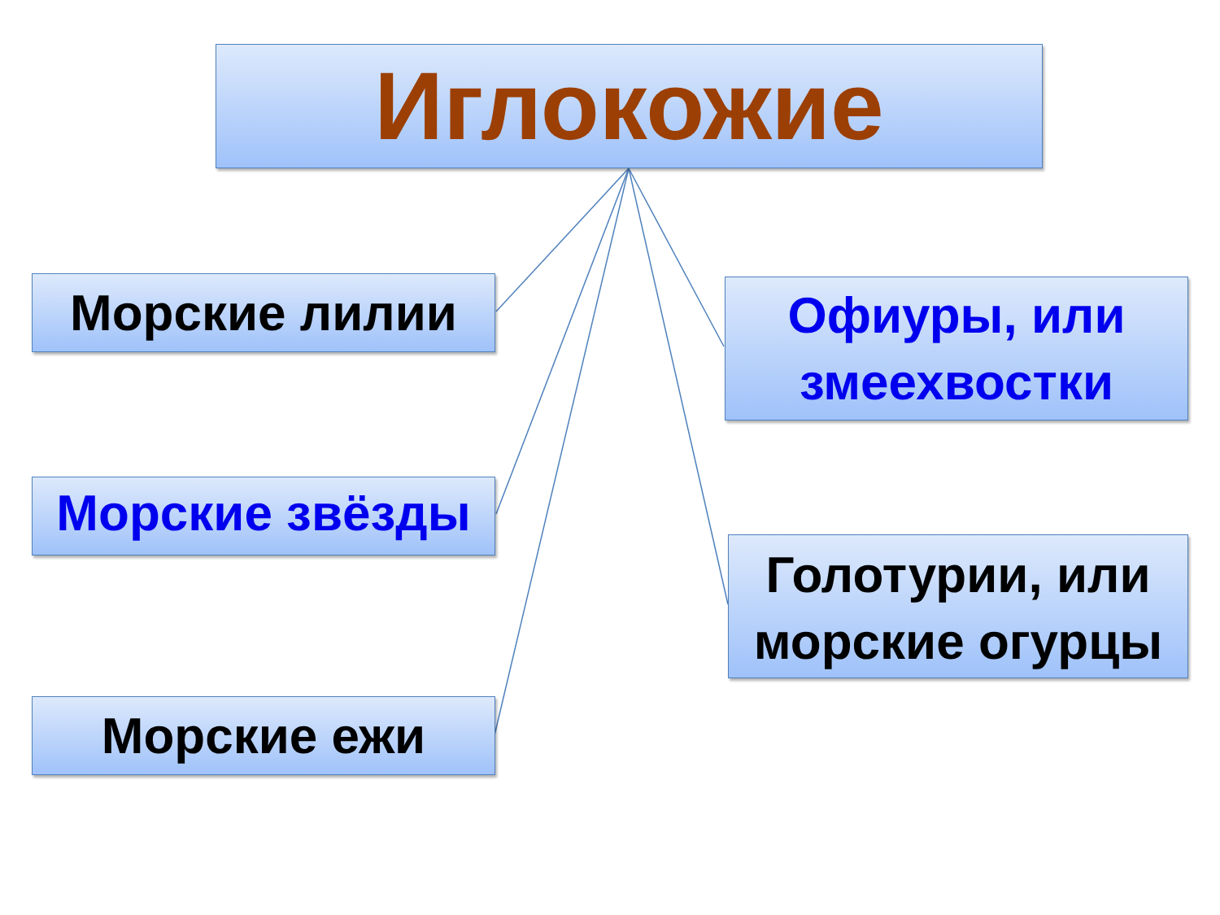Иглокожие
Морские лилии
Морские звёзды
Морские ежи
Офиуры, или змеехвостки
Голотурии, или морские огурцы